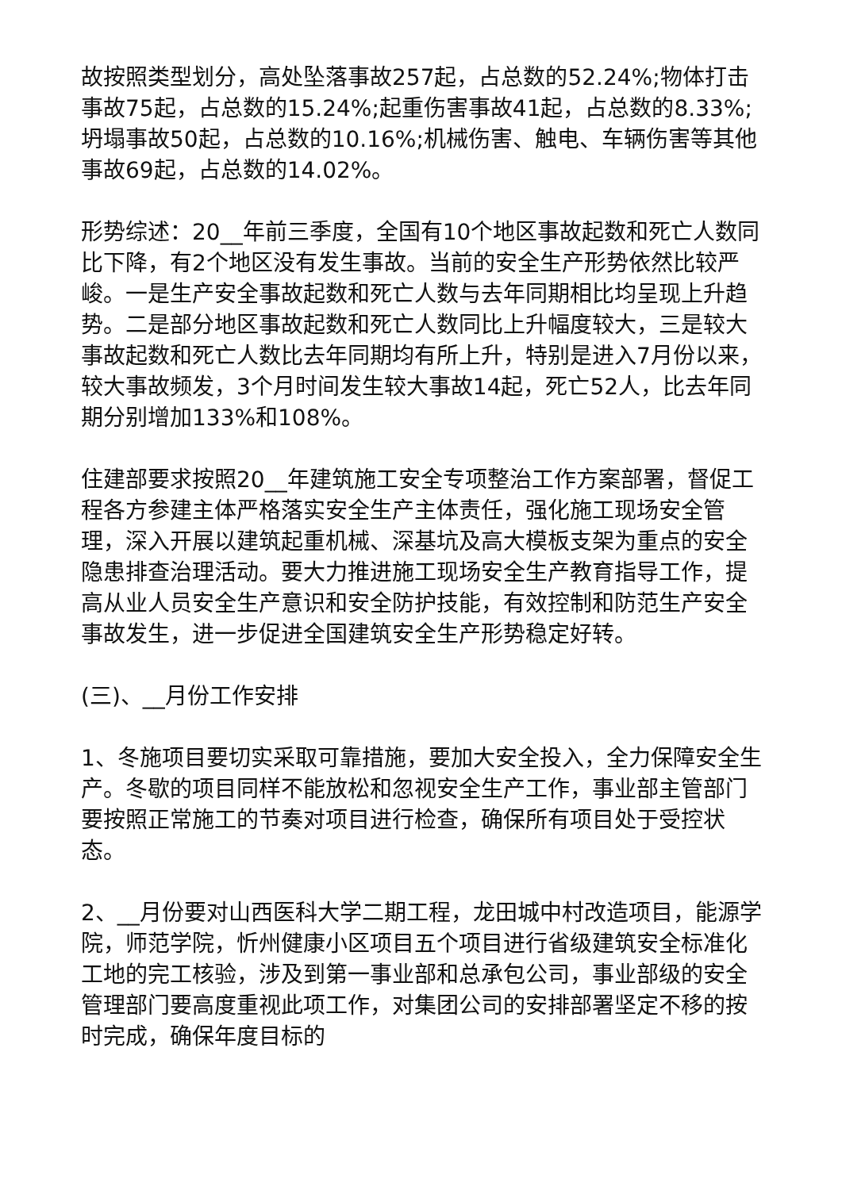故按照类型划分，高处坠落事故257起，占总数的52.24%;物体打击事故75起，占总数的15.24%;起重伤害事故41起，占总数的8.33%;坍塌事故50起，占总数的10.16%;机械伤害、触电、车辆伤害等其他事故69起，占总数的14.02%。
形势综述：20__年前三季度，全国有10个地区事故起数和死亡人数同比下降，有2个地区没有发生事故。当前的安全生产形势依然比较严峻。一是生产安全事故起数和死亡人数与去年同期相比均呈现上升趋势。二是部分地区事故起数和死亡人数同比上升幅度较大，三是较大事故起数和死亡人数比去年同期均有所上升，特别是进入7月份以来，较大事故频发，3个月时间发生较大事故14起，死亡52人，比去年同期分别增加133%和108%。
住建部要求按照20__年建筑施工安全专项整治工作方案部署，督促工程各方参建主体严格落实安全生产主体责任，强化施工现场安全管理，深入开展以建筑起重机械、深基坑及高大模板支架为重点的安全隐患排查治理活动。要大力推进施工现场安全生产教育指导工作，提高从业人员安全生产意识和安全防护技能，有效控制和防范生产安全事故发生，进一步促进全国建筑安全生产形势稳定好转。
(三)、__月份工作安排
1、冬施项目要切实采取可靠措施，要加大安全投入，全力保障安全生产。冬歇的项目同样不能放松和忽视安全生产工作，事业部主管部门要按照正常施工的节奏对项目进行检查，确保所有项目处于受控状态。
2、__月份要对山西医科大学二期工程，龙田城中村改造项目，能源学院，师范学院，忻州健康小区项目五个项目进行省级建筑安全标准化工地的完工核验，涉及到第一事业部和总承包公司，事业部级的安全管理部门要高度重视此项工作，对集团公司的安排部署坚定不移的按时完成，确保年度目标的